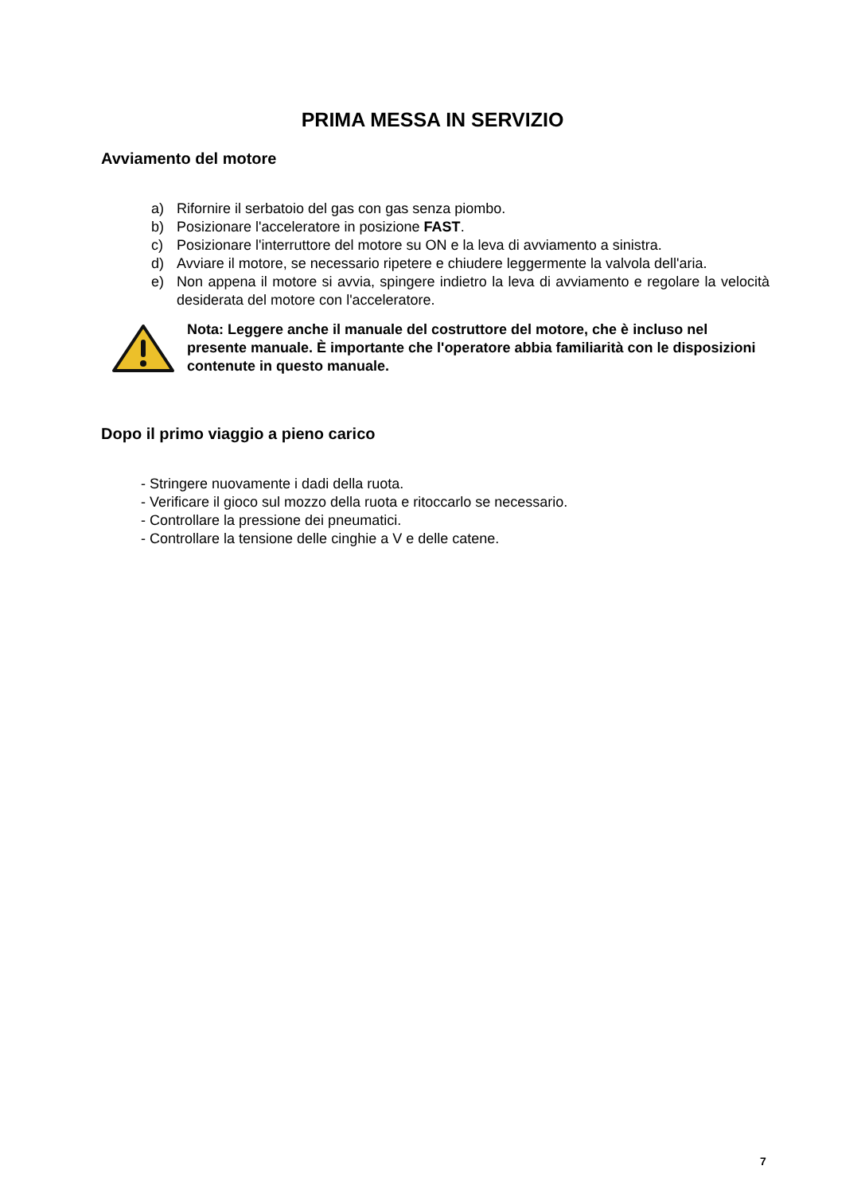PRIMA MESSA IN SERVIZIO
Avviamento del motore
a) Rifornire il serbatoio del gas con gas senza piombo.
b) Posizionare l'acceleratore in posizione FAST.
c) Posizionare l'interruttore del motore su ON e la leva di avviamento a sinistra.
d) Avviare il motore, se necessario ripetere e chiudere leggermente la valvola dell'aria.
e) Non appena il motore si avvia, spingere indietro la leva di avviamento e regolare la velocità desiderata del motore con l'acceleratore.
Nota: Leggere anche il manuale del costruttore del motore, che è incluso nel presente manuale. È importante che l'operatore abbia familiarità con le disposizioni contenute in questo manuale.
Dopo il primo viaggio a pieno carico
- Stringere nuovamente i dadi della ruota.
- Verificare il gioco sul mozzo della ruota e ritoccarlo se necessario.
- Controllare la pressione dei pneumatici.
- Controllare la tensione delle cinghie a V e delle catene.
7